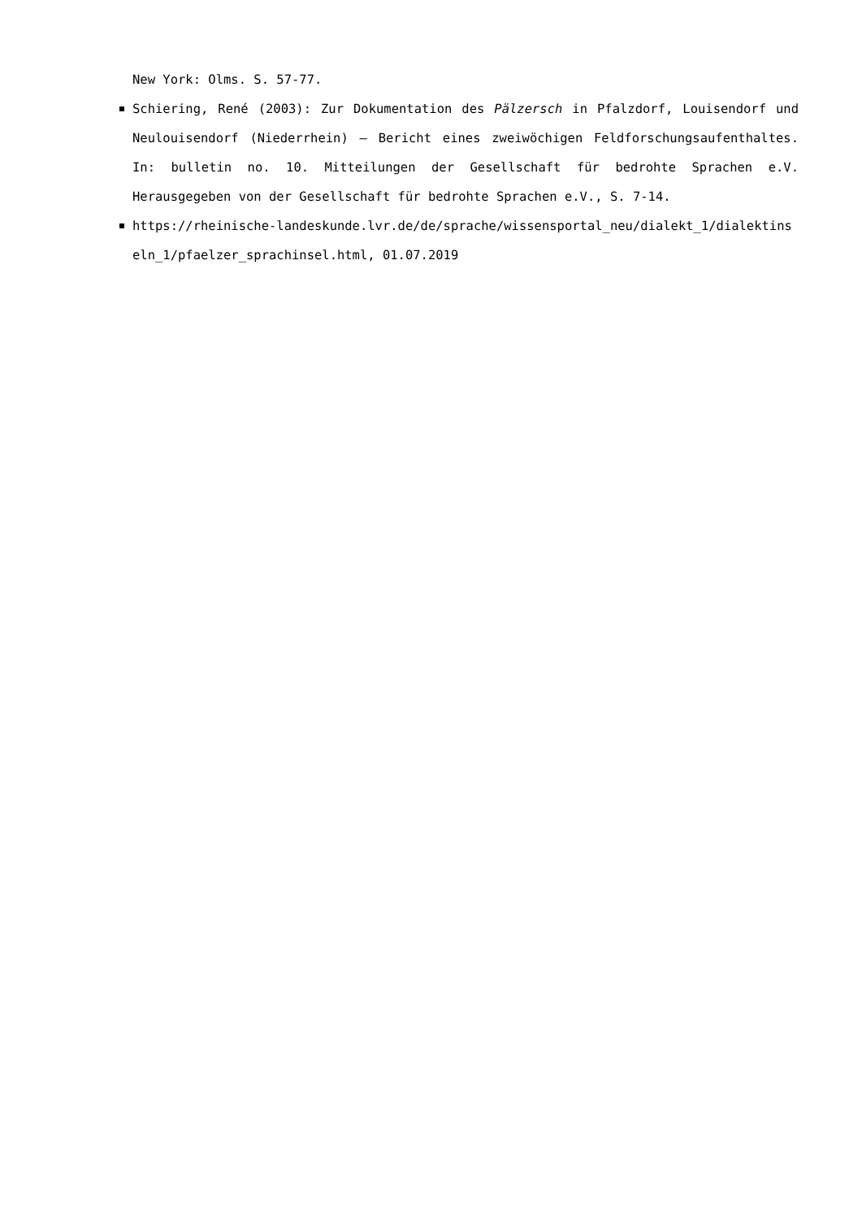New York: Olms. S. 57-77.
Schiering, René (2003): Zur Dokumentation des Pälzersch in Pfalzdorf, Louisendorf und Neulouisendorf (Niederrhein) – Bericht eines zweiwöchigen Feldforschungsaufenthaltes. In: bulletin no. 10. Mitteilungen der Gesellschaft für bedrohte Sprachen e.V. Herausgegeben von der Gesellschaft für bedrohte Sprachen e.V., S. 7-14.
https://rheinische-landeskunde.lvr.de/de/sprache/wissensportal_neu/dialekt_1/dialektinseln_1/pfaelzer_sprachinsel.html, 01.07.2019